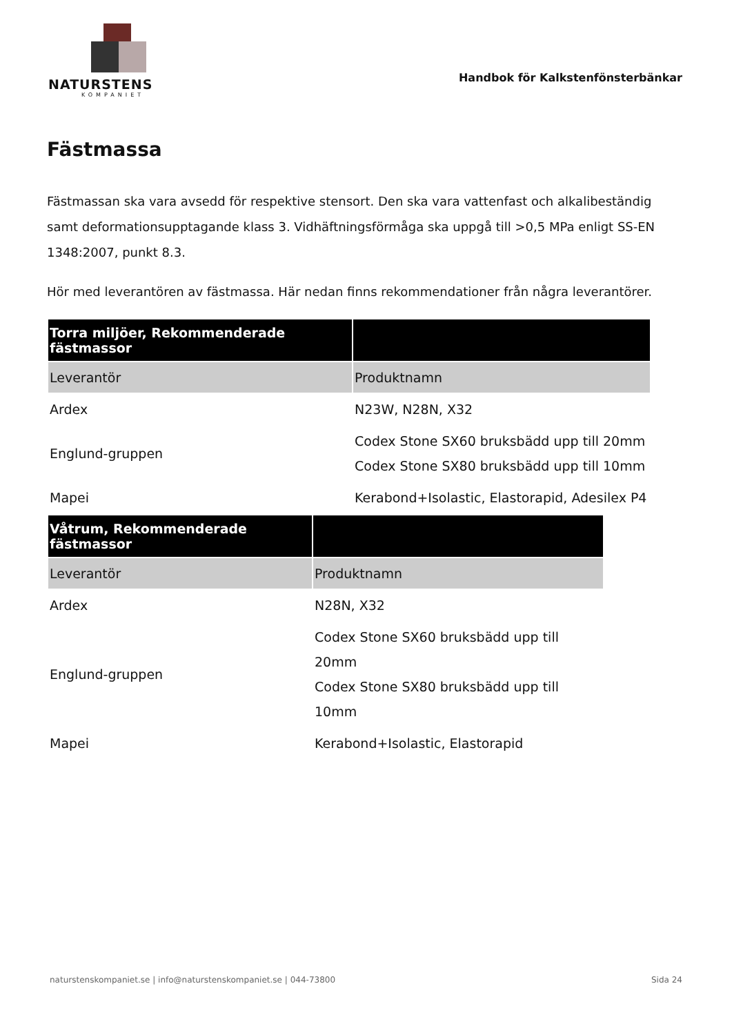NATURSTENS
KOMPANIET
Handbok för Kalkstenfönsterbänkar
Fästmassa
Fästmassan ska vara avsedd för respektive stensort. Den ska vara vattenfast och alkalibeständig samt deformationsupptagande klass 3. Vidhäftningsförmåga ska uppgå till >0,5 MPa enligt SS-EN 1348:2007, punkt 8.3.
Hör med leverantören av fästmassa. Här nedan finns rekommendationer från några leverantörer.
| Torra miljöer, Rekommenderade fästmassor | |
| --- | --- |
| Leverantör | Produktnamn |
| Ardex | N23W, N28N, X32 |
| Englund-gruppen | Codex Stone SX60 bruksbädd upp till 20mm Codex Stone SX80 bruksbädd upp till 10mm |
| Mapei | Kerabond+Isolastic, Elastorapid, Adesilex P4 |
| Våtrum, Rekommenderade fästmassor | |
| --- | --- |
| Leverantör | Produktnamn |
| Ardex | N28N, X32 |
| Englund-gruppen | Codex Stone SX60 bruksbädd upp till 20mm Codex Stone SX80 bruksbädd upp till 10mm |
| Mapei | Kerabond+Isolastic, Elastorapid |
naturstenskompaniet.se | info@naturstenskompaniet.se | 044-73800 Sida 24